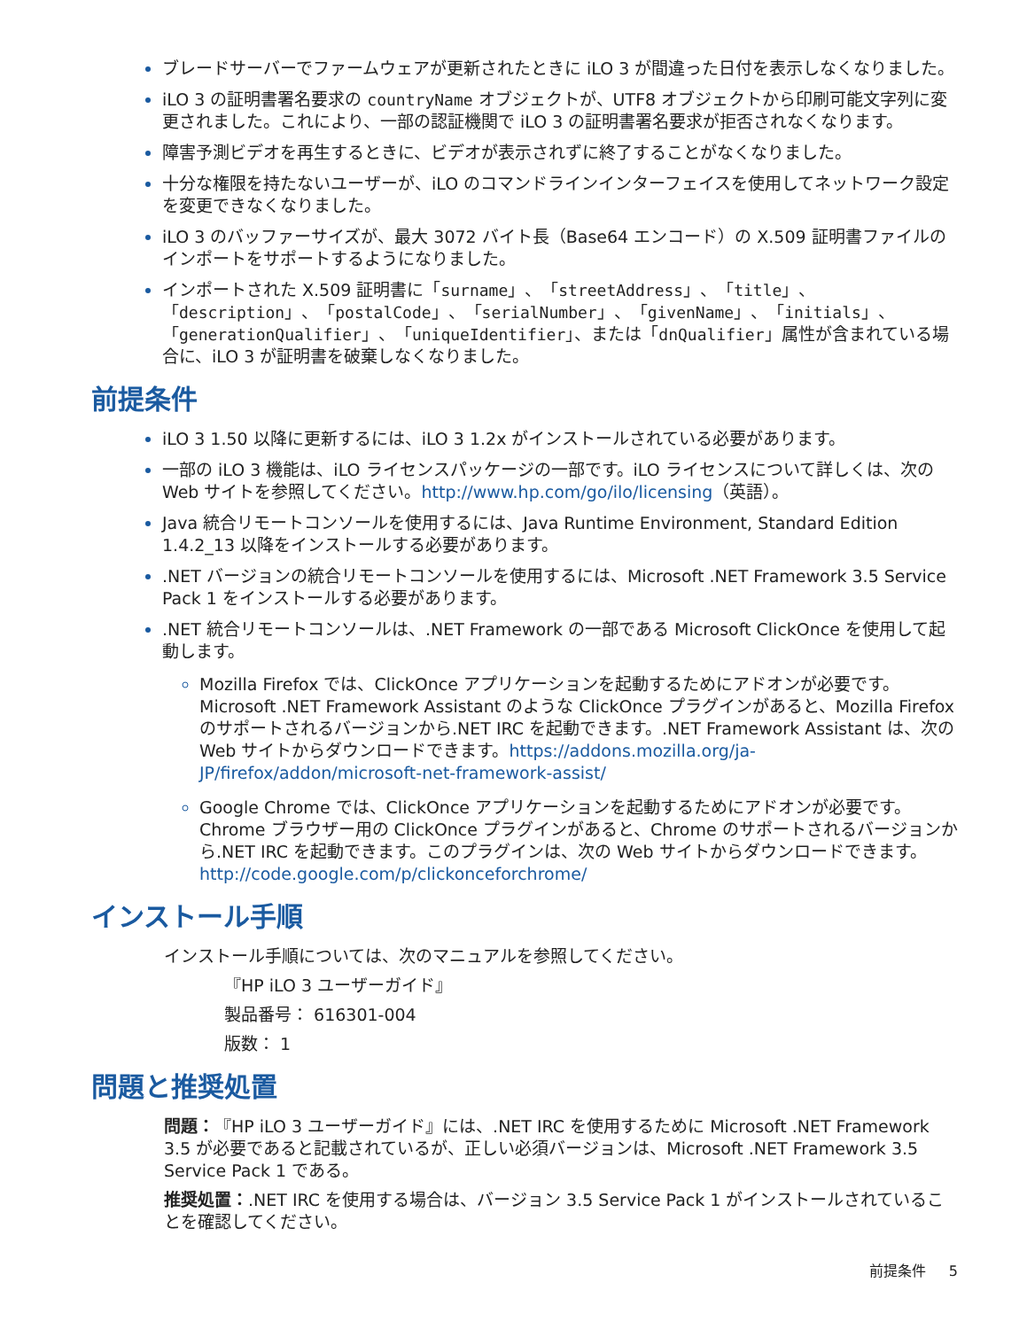ブレードサーバーでファームウェアが更新されたときに iLO 3 が間違った日付を表示しなくなりました。
iLO 3 の証明書署名要求の countryName オブジェクトが、UTF8 オブジェクトから印刷可能文字列に変更されました。これにより、一部の認証機関で iLO 3 の証明書署名要求が拒否されなくなります。
障害予測ビデオを再生するときに、ビデオが表示されずに終了することがなくなりました。
十分な権限を持たないユーザーが、iLO のコマンドラインインターフェイスを使用してネットワーク設定を変更できなくなりました。
iLO 3 のバッファーサイズが、最大 3072 バイト長（Base64 エンコード）の X.509 証明書ファイルのインポートをサポートするようになりました。
インポートされた X.509 証明書に「surname」、「streetAddress」、「title」、「description」、「postalCode」、「serialNumber」、「givenName」、「initials」、「generationQualifier」、「uniqueIdentifier」、または「dnQualifier」属性が含まれている場合に、iLO 3 が証明書を破棄しなくなりました。
前提条件
iLO 3 1.50 以降に更新するには、iLO 3 1.2x がインストールされている必要があります。
一部の iLO 3 機能は、iLO ライセンスパッケージの一部です。iLO ライセンスについて詳しくは、次の Web サイトを参照してください。http://www.hp.com/go/ilo/licensing（英語）。
Java 統合リモートコンソールを使用するには、Java Runtime Environment, Standard Edition 1.4.2_13 以降をインストールする必要があります。
.NET バージョンの統合リモートコンソールを使用するには、Microsoft .NET Framework 3.5 Service Pack 1 をインストールする必要があります。
.NET 統合リモートコンソールは、.NET Framework の一部である Microsoft ClickOnce を使用して起動します。
Mozilla Firefox では、ClickOnce アプリケーションを起動するためにアドオンが必要です。Microsoft .NET Framework Assistant のような ClickOnce プラグインがあると、Mozilla Firefox のサポートされるバージョンから.NET IRC を起動できます。.NET Framework Assistant は、次の Web サイトからダウンロードできます。https://addons.mozilla.org/ja-JP/firefox/addon/microsoft-net-framework-assist/
Google Chrome では、ClickOnce アプリケーションを起動するためにアドオンが必要です。Chrome ブラウザー用の ClickOnce プラグインがあると、Chrome のサポートされるバージョンから.NET IRC を起動できます。このプラグインは、次の Web サイトからダウンロードできます。http://code.google.com/p/clickonceforchrome/
インストール手順
インストール手順については、次のマニュアルを参照してください。
『HP iLO 3 ユーザーガイド』
製品番号： 616301-004
版数： 1
問題と推奨処置
問題：『HP iLO 3 ユーザーガイド』には、.NET IRC を使用するために Microsoft .NET Framework 3.5 が必要であると記載されているが、正しい必須バージョンは、Microsoft .NET Framework 3.5 Service Pack 1 である。
推奨処置：.NET IRC を使用する場合は、バージョン 3.5 Service Pack 1 がインストールされていることを確認してください。
前提条件 5